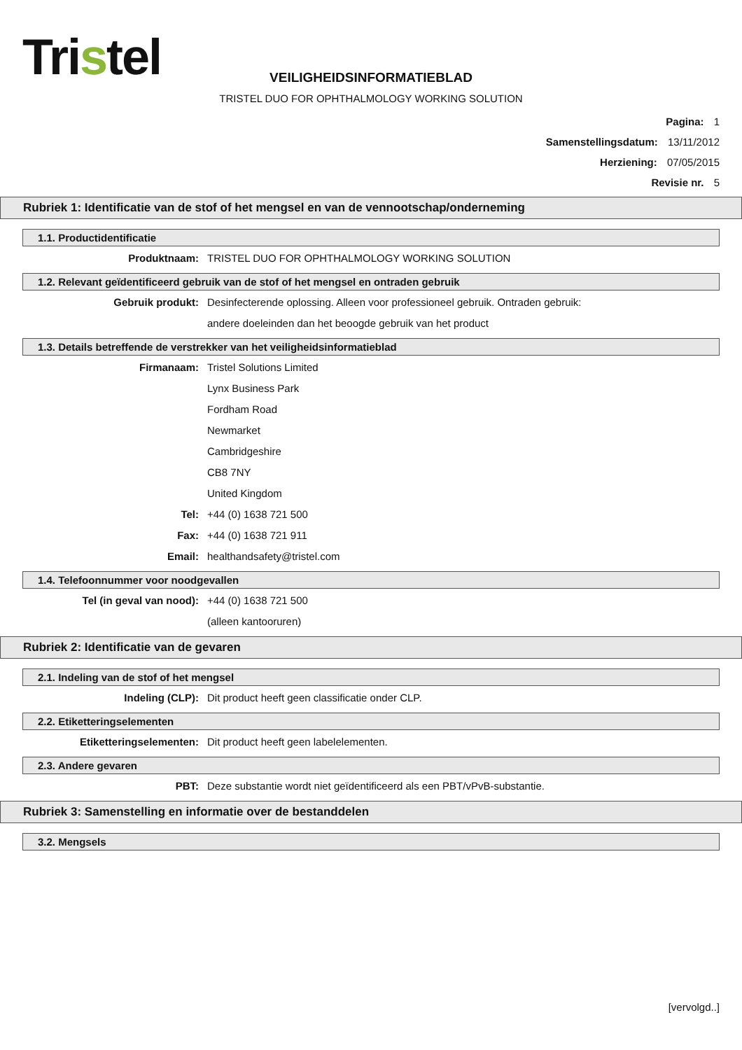Tristel
VEILIGHEIDSINFORMATIEBLAD
TRISTEL DUO FOR OPHTHALMOLOGY WORKING SOLUTION
Pagina: 1
Samenstellingsdatum: 13/11/2012
Herziening: 07/05/2015
Revisie nr. 5
Rubriek 1: Identificatie van de stof of het mengsel en van de vennootschap/onderneming
1.1. Productidentificatie
Produktnaam: TRISTEL DUO FOR OPHTHALMOLOGY WORKING SOLUTION
1.2. Relevant geïdentificeerd gebruik van de stof of het mengsel en ontraden gebruik
Gebruik produkt: Desinfecterende oplossing. Alleen voor professioneel gebruik. Ontraden gebruik:
andere doeleinden dan het beoogde gebruik van het product
1.3. Details betreffende de verstrekker van het veiligheidsinformatieblad
Firmanaam: Tristel Solutions Limited
Lynx Business Park
Fordham Road
Newmarket
Cambridgeshire
CB8 7NY
United Kingdom
Tel: +44 (0) 1638 721 500
Fax: +44 (0) 1638 721 911
Email: healthandsafety@tristel.com
1.4. Telefoonnummer voor noodgevallen
Tel (in geval van nood): +44 (0) 1638 721 500
(alleen kantooruren)
Rubriek 2: Identificatie van de gevaren
2.1. Indeling van de stof of het mengsel
Indeling (CLP): Dit product heeft geen classificatie onder CLP.
2.2. Etiketteringselementen
Etiketteringselementen: Dit product heeft geen labelelementen.
2.3. Andere gevaren
PBT: Deze substantie wordt niet geïdentificeerd als een PBT/vPvB-substantie.
Rubriek 3: Samenstelling en informatie over de bestanddelen
3.2. Mengsels
[vervolgd..]